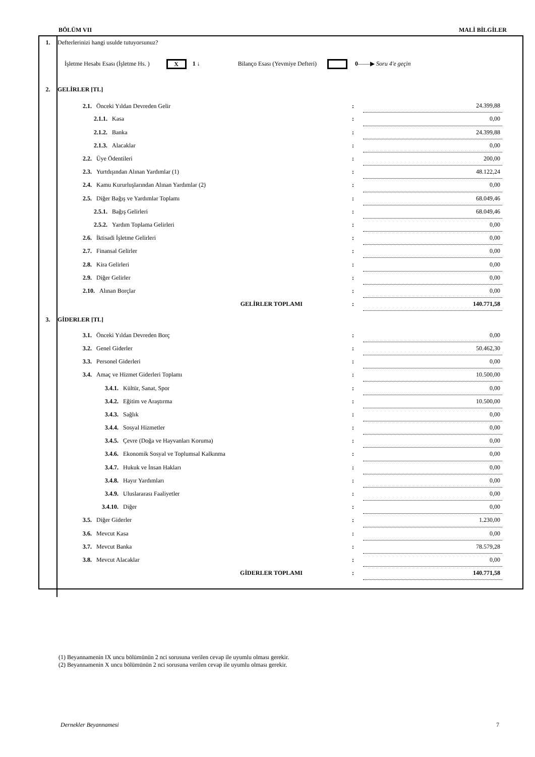BÖLÜM VII MALİ BİLGİLER
| 1. | Defterlerinizi hangi usulde tutuyorsunuz? | | | |
| | İşletme Hesabı Esası (İşletme Hs. ) X 1 ↓ Bilanço Esası (Yevmiye Defteri) 0 ——▶ Soru 4'e geçin | | | |
| 2. | GELİRLER [TL] | | | |
| | 2.1. Önceki Yıldan Devreden Gelir | : | 24.399,88 | |
| | 2.1.1. Kasa | : | 0,00 | |
| | 2.1.2. Banka | : | 24.399,88 | |
| | 2.1.3. Alacaklar | : | 0,00 | |
| | 2.2. Üye Ödentileri | : | 200,00 | |
| | 2.3. Yurtdışından Alınan Yardımlar (1) | : | 48.122,24 | |
| | 2.4. Kamu Kururluşlarından Alınan Yardımlar (2) | : | 0,00 | |
| | 2.5. Diğer Bağış ve Yardımlar Toplamı | : | 68.049,46 | |
| | 2.5.1. Bağış Gelirleri | : | 68.049,46 | |
| | 2.5.2. Yardım Toplama Gelirleri | : | 0,00 | |
| | 2.6. İktisadi İşletme Gelirleri | : | 0,00 | |
| | 2.7. Finansal Gelirler | : | 0,00 | |
| | 2.8. Kira Gelirleri | : | 0,00 | |
| | 2.9. Diğer Gelirler | : | 0,00 | |
| | 2.10. Alınan Borçlar | : | 0,00 | |
| | GELİRLER TOPLAMI | : | 140.771,58 | |
| 3. | GİDERLER [TL] | | | |
| | 3.1. Önceki Yıldan Devreden Borç | : | 0,00 | |
| | 3.2. Genel Giderler | : | 50.462,30 | |
| | 3.3. Personel Giderleri | : | 0,00 | |
| | 3.4. Amaç ve Hizmet Giderleri Toplamı | : | 10.500,00 | |
| | 3.4.1. Kültür, Sanat, Spor | : | 0,00 | |
| | 3.4.2. Eğitim ve Araştırma | : | 10.500,00 | |
| | 3.4.3. Sağlık | : | 0,00 | |
| | 3.4.4. Sosyal Hizmetler | : | 0,00 | |
| | 3.4.5. Çevre (Doğa ve Hayvanları Koruma) | : | 0,00 | |
| | 3.4.6. Ekonomik Sosyal ve Toplumsal Kalkınma | : | 0,00 | |
| | 3.4.7. Hukuk ve İnsan Hakları | : | 0,00 | |
| | 3.4.8. Hayır Yardımları | : | 0,00 | |
| | 3.4.9. Uluslararası Faaliyetler | : | 0,00 | |
| | 3.4.10. Diğer | : | 0,00 | |
| | 3.5. Diğer Giderler | : | 1.230,00 | |
| | 3.6. Mevcut Kasa | : | 0,00 | |
| | 3.7. Mevcut Banka | : | 78.579,28 | |
| | 3.8. Mevcut Alacaklar | : | 0,00 | |
| | GİDERLER TOPLAMI | : | 140.771,58 | |
(1) Beyannamenin IX uncu bölümünün 2 nci sorusuna verilen cevap ile uyumlu olması gerekir.
(2) Beyannamenin X uncu bölümünün 2 nci sorusuna verilen cevap ile uyumlu olması gerekir.
Dernekler Beyannamesi 7